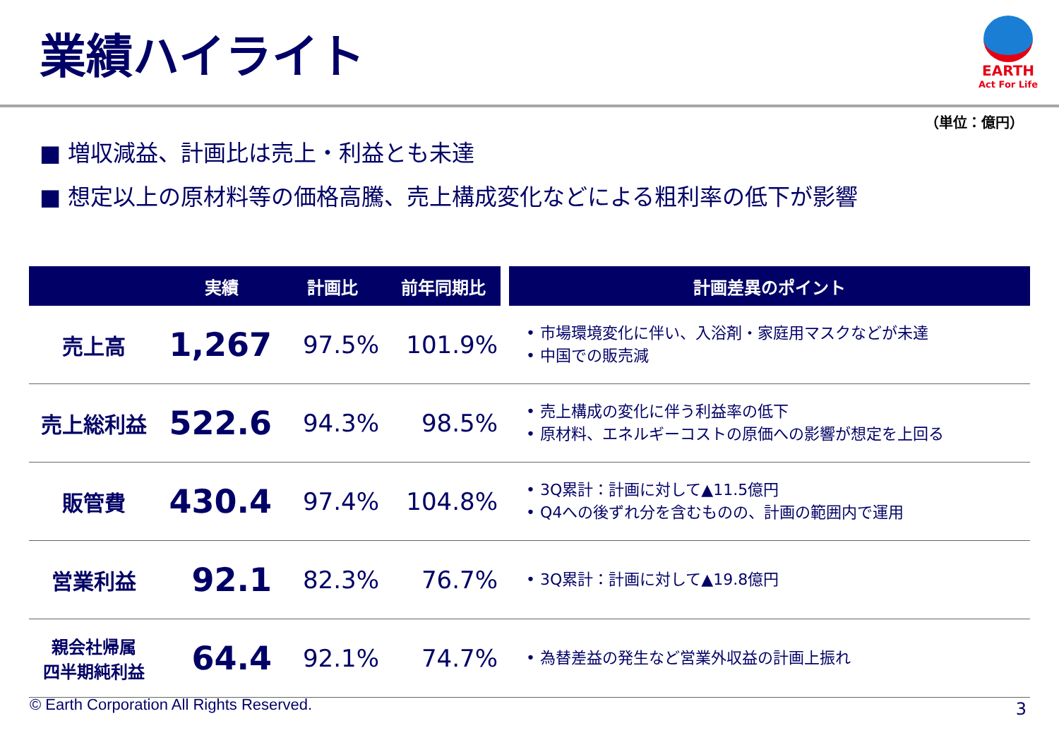業績ハイライト
EARTH
Act For Life
（単位：億円）
■ 増収減益、計画比は売上・利益とも未達
■ 想定以上の原材料等の価格高騰、売上構成変化などによる粗利率の低下が影響
| | 実績 | 計画比 | 前年同期比 | 計画差異のポイント |
| --- | --- | --- | --- | --- |
| 売上高 | 1,267 | 97.5% | 101.9% | • 市場環境変化に伴い、入浴剤・家庭用マスクなどが未達 • 中国での販売減 |
| 売上総利益 | 522.6 | 94.3% | 98.5% | • 売上構成の変化に伴う利益率の低下 • 原材料、エネルギーコストの原価への影響が想定を上回る |
| 販管費 | 430.4 | 97.4% | 104.8% | • 3Q累計：計画に対して▲11.5億円 • Q4への後ずれ分を含むものの、計画の範囲内で運用 |
| 営業利益 | 92.1 | 82.3% | 76.7% | • 3Q累計：計画に対して▲19.8億円 |
| 親会社帰属 四半期純利益 | 64.4 | 92.1% | 74.7% | • 為替差益の発生など営業外収益の計画上振れ |
© Earth Corporation All Rights Reserved.
3